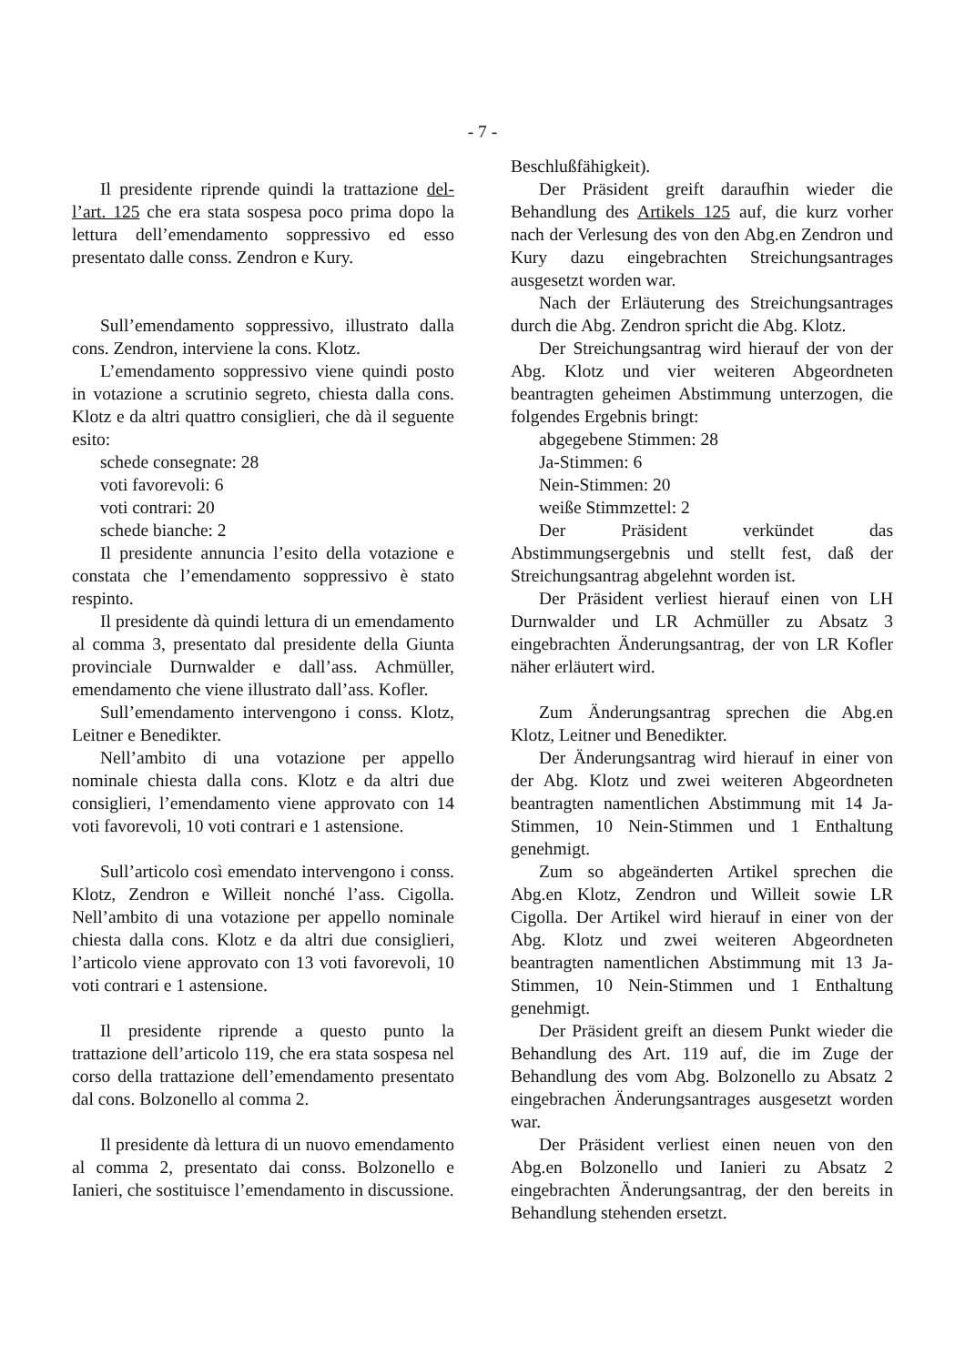- 7 -
Il presidente riprende quindi la trattazione del-l’art. 125 che era stata sospesa poco prima dopo la lettura dell’emendamento soppressivo ed esso presentato dalle conss. Zendron e Kury.
Sull’emendamento soppressivo, illustrato dalla cons. Zendron, interviene la cons. Klotz.
L’emendamento soppressivo viene quindi posto in votazione a scrutinio segreto, chiesta dalla cons. Klotz e da altri quattro consiglieri, che dà il seguente esito:
schede consegnate: 28
voti favorevoli: 6
voti contrari: 20
schede bianche: 2
Il presidente annuncia l’esito della votazione e constata che l’emendamento soppressivo è stato respinto.
Il presidente dà quindi lettura di un emendamento al comma 3, presentato dal presidente della Giunta provinciale Durnwalder e dall’ass. Achmüller, emendamento che viene illustrato dall’ass. Kofler.
Sull’emendamento intervengono i conss. Klotz, Leitner e Benedikter.
Nell’ambito di una votazione per appello nominale chiesta dalla cons. Klotz e da altri due consiglieri, l’emendamento viene approvato con 14 voti favorevoli, 10 voti contrari e 1 astensione.
Sull’articolo così emendato intervengono i conss. Klotz, Zendron e Willeit nonché l’ass. Cigolla. Nell’ambito di una votazione per appello nominale chiesta dalla cons. Klotz e da altri due consiglieri, l’articolo viene approvato con 13 voti favorevoli, 10 voti contrari e 1 astensione.
Il presidente riprende a questo punto la trattazione dell’articolo 119, che era stata sospesa nel corso della trattazione dell’emendamento presentato dal cons. Bolzonello al comma 2.
Il presidente dà lettura di un nuovo emendamento al comma 2, presentato dai conss. Bolzonello e Ianieri, che sostituisce l’emendamento in discussione.
Beschlußfähigkeit).
Der Präsident greift daraufhin wieder die Behandlung des Artikels 125 auf, die kurz vorher nach der Verlesung des von den Abg.en Zendron und Kury dazu eingebrachten Streichungsantrages ausgesetzt worden war.
Nach der Erläuterung des Streichungsantrages durch die Abg. Zendron spricht die Abg. Klotz.
Der Streichungsantrag wird hierauf der von der Abg. Klotz und vier weiteren Abgeordneten beantragten geheimen Abstimmung unterzogen, die folgendes Ergebnis bringt:
abgegebene Stimmen: 28
Ja-Stimmen: 6
Nein-Stimmen: 20
weiße Stimmzettel: 2
Der Präsident verkündet das Abstimmungsergebnis und stellt fest, daß der Streichungsantrag abgelehnt worden ist.
Der Präsident verliest hierauf einen von LH Durnwalder und LR Achmüller zu Absatz 3 eingebrachten Änderungsantrag, der von LR Kofler näher erläutert wird.
Zum Änderungsantrag sprechen die Abg.en Klotz, Leitner und Benedikter.
Der Änderungsantrag wird hierauf in einer von der Abg. Klotz und zwei weiteren Abgeordneten beantragten namentlichen Abstimmung mit 14 Ja-Stimmen, 10 Nein-Stimmen und 1 Enthaltung genehmigt.
Zum so abgeänderten Artikel sprechen die Abg.en Klotz, Zendron und Willeit sowie LR Cigolla. Der Artikel wird hierauf in einer von der Abg. Klotz und zwei weiteren Abgeordneten beantragten namentlichen Abstimmung mit 13 Ja-Stimmen, 10 Nein-Stimmen und 1 Enthaltung genehmigt.
Der Präsident greift an diesem Punkt wieder die Behandlung des Art. 119 auf, die im Zuge der Behandlung des vom Abg. Bolzonello zu Absatz 2 eingebrachen Änderungsantrages ausgesetzt worden war.
Der Präsident verliest einen neuen von den Abg.en Bolzonello und Ianieri zu Absatz 2 eingebrachten Änderungsantrag, der den bereits in Behandlung stehenden ersetzt.